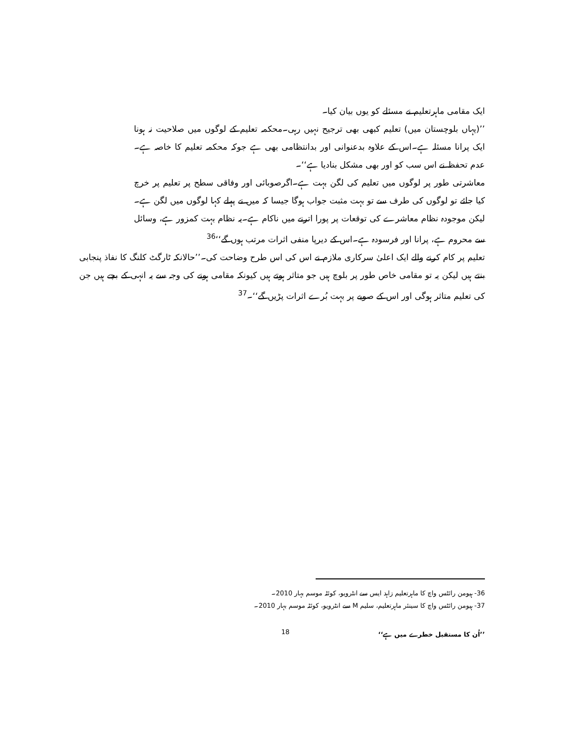ایک مقامی ماہرتعلیم نے مسئلے کو یوں بیان کیا۔
’’(یہاں بلوچستان میں) تعلیم کبھی بھی ترجیح نہیں رہی۔محکمہ تعلیم کے لوگوں میں صلاحیت نہ ہونا ایک پرانا مسئلہ ہے۔اس کے علاوہ بدعنوانی اور بدانتظامی بھی ہے جوکہ محکمہ تعلیم کا خاصہ ہے۔عدم تحفظ نے اس سب کو اور بھی مشکل بنادیا ہے‘‘۔
معاشرتی طور پر لوگوں میں تعلیم کی لگن بہت ہے۔اگرصوبائی اور وفاقی سطح پر تعلیم پر خرچ کیا جائے تو لوگوں کی طرف سے تو بہت مثبت جواب ہوگا جیسا کہ میں نے پہلے کہا لوگوں میں لگن ہے۔لیکن موجودہ نظام معاشرے کی توقعات پر پورا اترنے میں ناکام ہے۔یہ نظام بہت کمزور ہے، وسائل سے محروم ہے، پرانا اور فرسودہ ہے۔اس کے دیرپا منفی اثرات مرتب ہوں گے‘‘<sup>36</sup>
تعلیم پر کام کرنے والے ایک اعلیٰ سرکاری ملازم نے اس کی اس طرح وضاحت کی۔’’حالانکہ ٹارگٹ کلنگ کا نفاذ پنجابی بنتے ہیں لیکن یہ تو مقامی خاص طور پر بلوچ ہیں جو متاثر ہوتے ہیں کیونکہ مقامی ہونے کی وجہ سے یہ انہی کے بچے ہیں جن کی تعلیم متاثر ہوگی اور اس کے صوبے پر بہت بُرے اثرات پڑیں گے‘‘۔<sup>37</sup>
36- ہیومن رائٹس واچ کا ماہرتعلیم زاہد ایس سے انٹرویو، کوئٹہ موسم بہار 2010۔
37- ہیومن رائٹس واچ کا سینئر ماہرتعلیم، سلیم M سے انٹرویو، کوئٹہ موسم بہار 2010۔
’’اُن کا مستقبل خطرے میں ہے‘‘
18